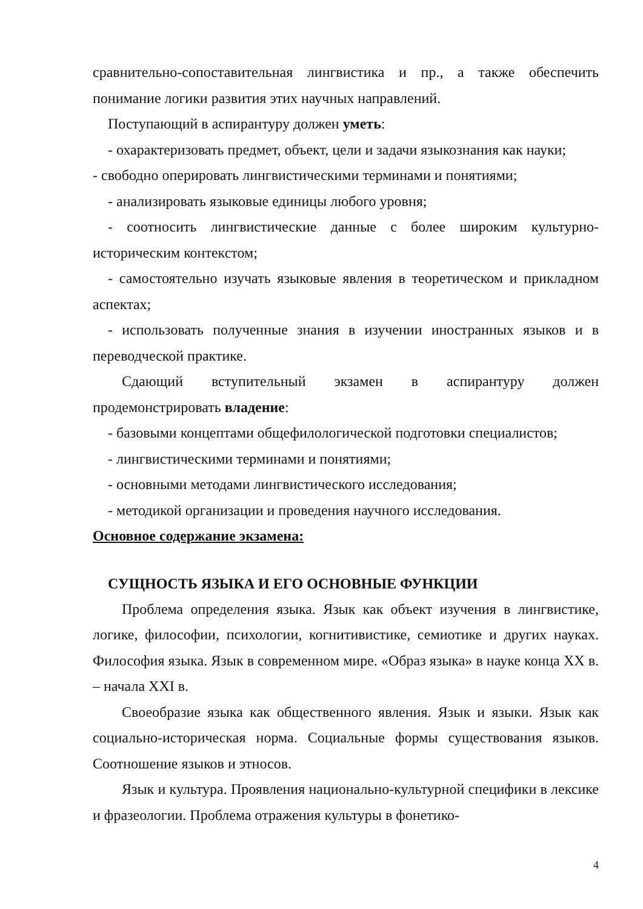сравнительно-сопоставительная лингвистика и пр., а также обеспечить понимание логики развития этих научных направлений.
Поступающий в аспирантуру должен уметь:
- охарактеризовать предмет, объект, цели и задачи языкознания как науки;
- свободно оперировать лингвистическими терминами и понятиями;
- анализировать языковые единицы любого уровня;
- соотносить лингвистические данные с более широким культурно-историческим контекстом;
- самостоятельно изучать языковые явления в теоретическом и прикладном аспектах;
- использовать полученные знания в изучении иностранных языков и в переводческой практике.
Сдающий вступительный экзамен в аспирантуру должен продемонстрировать владение:
- базовыми концептами общефилологической подготовки специалистов;
- лингвистическими терминами и понятиями;
- основными методами лингвистического исследования;
- методикой организации и проведения научного исследования.
Основное содержание экзамена:
СУЩНОСТЬ ЯЗЫКА И ЕГО ОСНОВНЫЕ ФУНКЦИИ
Проблема определения языка. Язык как объект изучения в лингвистике, логике, философии, психологии, когнитивистике, семиотике и других науках. Философия языка. Язык в современном мире. «Образ языка» в науке конца XX в. – начала XXI в.
Своеобразие языка как общественного явления. Язык и языки. Язык как социально-историческая норма. Социальные формы существования языков. Соотношение языков и этносов.
Язык и культура. Проявления национально-культурной специфики в лексике и фразеологии. Проблема отражения культуры в фонетико-
4